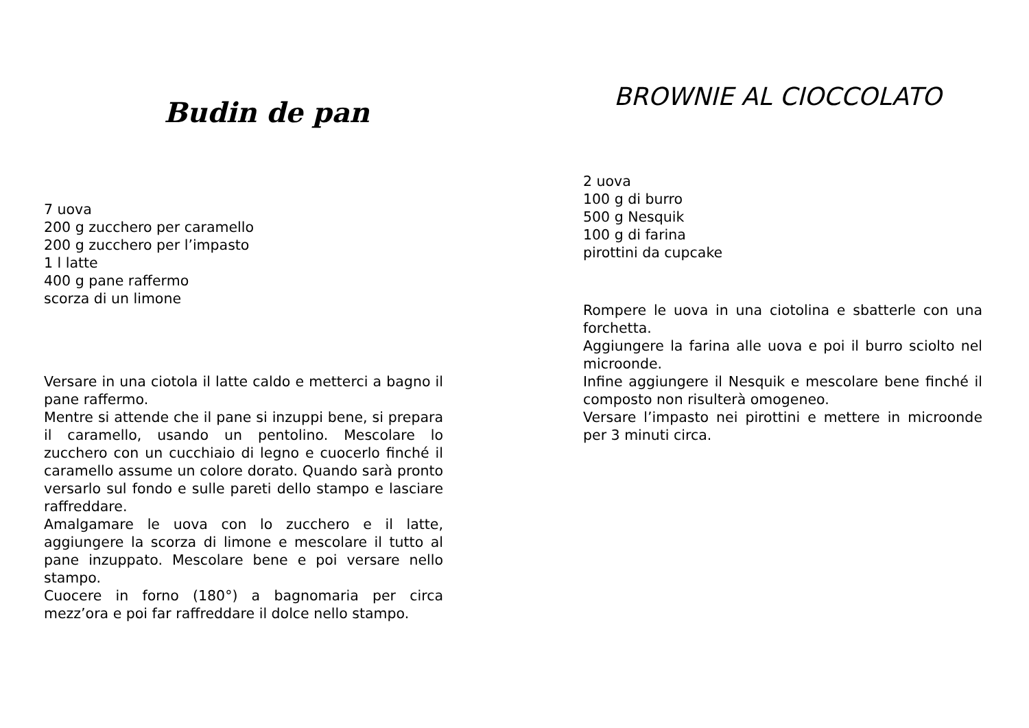Budin de pan
7 uova
200 g zucchero per caramello
200 g zucchero per l’impasto
1 l latte
400 g pane raffermo
scorza di un limone
Versare in una ciotola il latte caldo e metterci a bagno il pane raffermo.
Mentre si attende che il pane si inzuppi bene, si prepara il caramello, usando un pentolino. Mescolare lo zucchero con un cucchiaio di legno e cuocerlo finché il caramello assume un colore dorato. Quando sarà pronto versarlo sul fondo e sulle pareti dello stampo e lasciare raffreddare.
Amalgamare le uova con lo zucchero e il latte, aggiungere la scorza di limone e mescolare il tutto al pane inzuppato. Mescolare bene e poi versare nello stampo.
Cuocere in forno (180°) a bagnomaria per circa mezz’ora e poi far raffreddare il dolce nello stampo.
BROWNIE AL CIOCCOLATO
2 uova
100 g di burro
500 g Nesquik
100 g di farina
pirottini da cupcake
Rompere le uova in una ciotolina e sbatterle con una forchetta.
Aggiungere la farina alle uova e poi il burro sciolto nel microonde.
Infine aggiungere il Nesquik e mescolare bene finché il composto non risulterà omogeneo.
Versare l’impasto nei pirottini e mettere in microonde per 3 minuti circa.